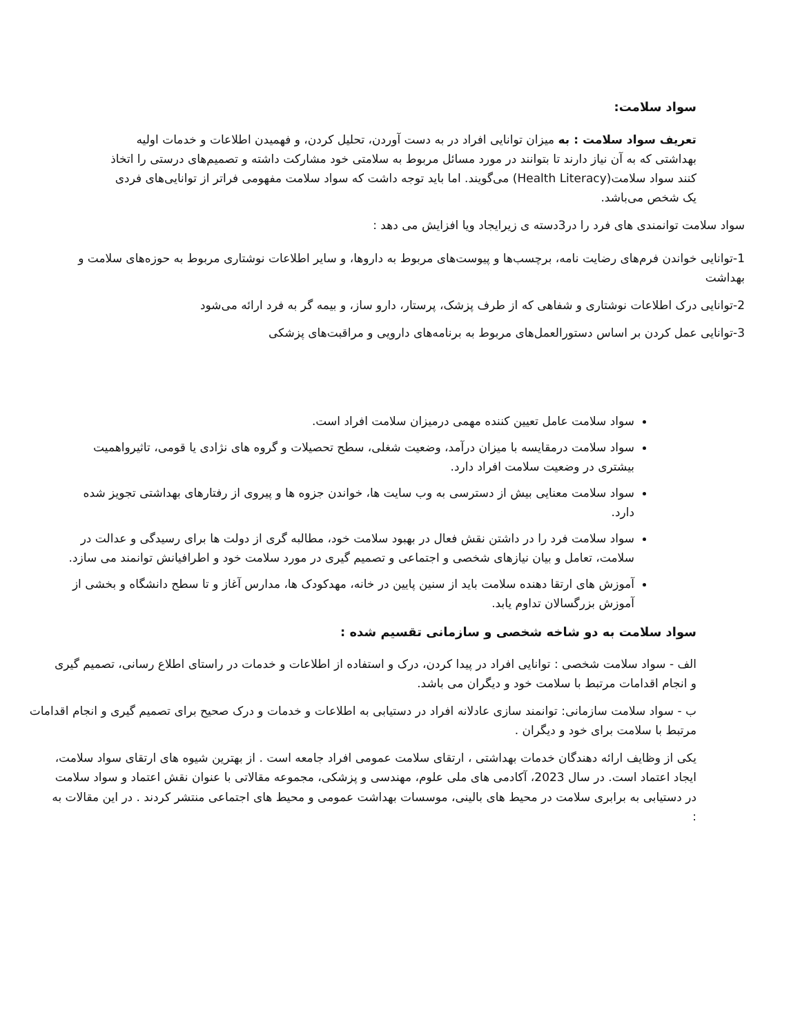سواد سلامت:
تعریف سواد سلامت : به میزان توانایی افراد در به دست آوردن، تحلیل کردن، و فهمیدن اطلاعات و خدمات اولیه بهداشتی که به آن نیاز دارند تا بتوانند در مورد مسائل مربوط به سلامتی خود مشارکت داشته و تصمیم‌های درستی را اتخاذ کنند سواد سلامت(Health Literacy) می‌گویند. اما باید توجه داشت که سواد سلامت مفهومی فراتر از توانایی‌های فردی یک شخص می‌باشد.
سواد سلامت توانمندی های فرد را در3دسته ی زیرایجاد ویا افزایش می دهد :
1-توانایی خواندن فرم‌های رضایت نامه، برچسب‌ها و پیوست‌های مربوط به داروها، و سایر اطلاعات نوشتاری مربوط به حوزه‌های سلامت و بهداشت
2-توانایی درک اطلاعات نوشتاری و شفاهی که از طرف پزشک، پرستار، دارو ساز، و بیمه گر به فرد ارائه می‌شود
3-توانایی عمل کردن بر اساس دستورالعمل‌های مربوط به برنامه‌های دارویی و مراقبت‌های پزشکی
سواد سلامت عامل تعیین کننده مهمی درمیزان سلامت افراد است.
سواد سلامت درمقایسه با میزان درآمد، وضعیت شغلی، سطح تحصیلات و گروه های نژادی یا قومی، تاثیرواهمیت بیشتری در وضعیت سلامت افراد دارد.
سواد سلامت معنایی بیش از دسترسی به وب سایت ها، خواندن جزوه ها و پیروی از رفتارهای بهداشتی تجویز شده دارد.
سواد سلامت فرد را در داشتن نقش فعال در بهبود سلامت خود، مطالبه گری از دولت ها برای رسیدگی و عدالت در سلامت، تعامل و بیان نیازهای شخصی و اجتماعی و تصمیم گیری در مورد سلامت خود و اطرافیانش توانمند می سازد.
آموزش های ارتقا دهنده سلامت باید از سنین پایین در خانه، مهدکودک ها، مدارس آغاز و تا سطح دانشگاه و بخشی از آموزش بزرگسالان تداوم یابد.
سواد سلامت به دو شاخه شخصی و سازمانی تقسیم شده :
الف - سواد سلامت شخصی : توانایی افراد در پیدا کردن، درک و استفاده از اطلاعات و خدمات در راستای اطلاع رسانی، تصمیم گیری و انجام اقدامات مرتبط با سلامت خود و دیگران می باشد.
ب - سواد سلامت سازمانی: توانمند سازی عادلانه افراد در دستیابی به اطلاعات و خدمات و درک صحیح برای تصمیم گیری و انجام اقدامات مرتبط با سلامت برای خود و دیگران .
یکی از وظایف ارائه دهندگان خدمات بهداشتی ، ارتقای سلامت عمومی افراد جامعه است . از بهترین شیوه های ارتقای سواد سلامت، ایجاد اعتماد است. در سال 2023، آکادمی های ملی علوم، مهندسی و پزشکی، مجموعه مقالاتی با عنوان نقش اعتماد و سواد سلامت در دستیابی به برابری سلامت در محیط های بالینی، موسسات بهداشت عمومی و محیط های اجتماعی منتشر کردند . در این مقالات به :